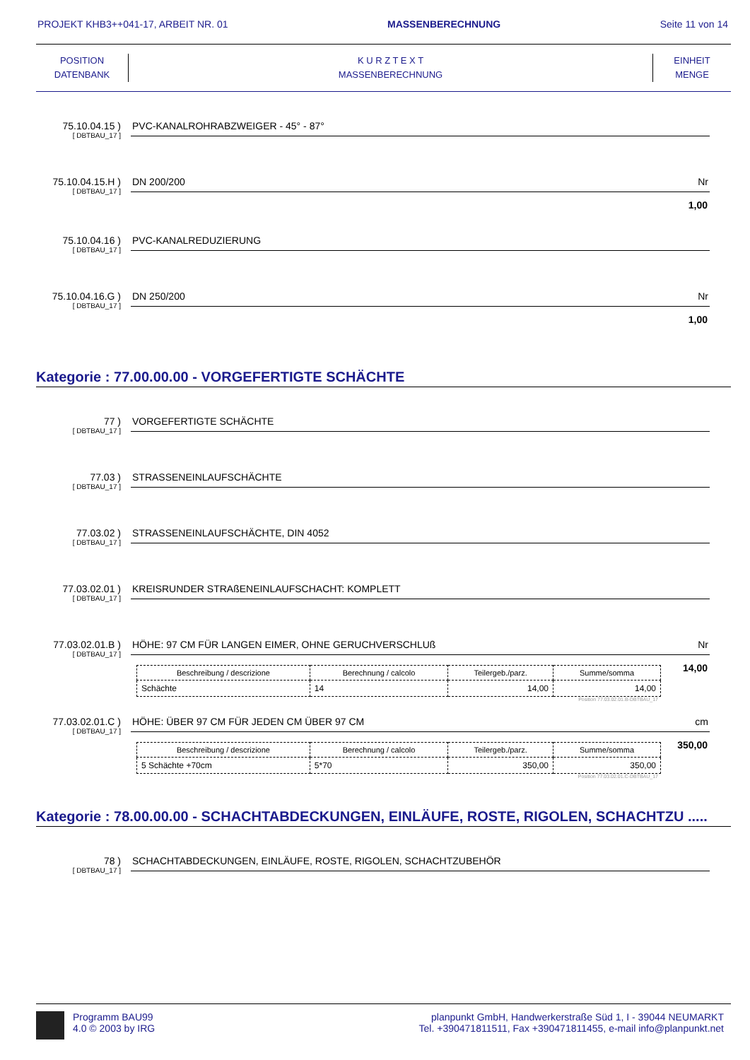PROJEKT KHB3++041-17, ARBEIT NR. 01 MASSENBERECHNUNG Seite 11 von 14
POSITION
DATENBANK
K U R Z T E X T
MASSENBERECHNUNG
EINHEIT
MENGE
75.10.04.15 )
[ DBTBAU_17 ]
PVC-KANALROHRABZWEIGER - 45° - 87°
75.10.04.15.H )
[ DBTBAU_17 ]
DN 200/200 Nr
1,00
75.10.04.16 )
[ DBTBAU_17 ]
PVC-KANALREDUZIERUNG
75.10.04.16.G )
[ DBTBAU_17 ]
DN 250/200 Nr
1,00
Kategorie : 77.00.00.00 - VORGEFERTIGTE SCHÄCHTE
77 )
[ DBTBAU_17 ]
VORGEFERTIGTE SCHÄCHTE
77.03 )
[ DBTBAU_17 ]
STRASSENEINLAUFSCHÄCHTE
77.03.02 )
[ DBTBAU_17 ]
STRASSENEINLAUFSCHÄCHTE, DIN 4052
77.03.02.01 )
[ DBTBAU_17 ]
KREISRUNDER STRAßENEINLAUFSCHACHT: KOMPLETT
77.03.02.01.B )
[ DBTBAU_17 ]
HÖHE: 97 CM FÜR LANGEN EIMER, OHNE GERUCHVERSCHLUß Nr
14,00
| Beschreibung / descrizione | Berechnung / calcolo | Teilergeb./parz. | Summe/somma |
| --- | --- | --- | --- |
| Schächte | 14 | 14,00 | 14,00 |
Position 77.03.02.01.B-DBTBAU_17
77.03.02.01.C )
[ DBTBAU_17 ]
HÖHE: ÜBER 97 CM FÜR JEDEN CM ÜBER 97 CM cm
350,00
| Beschreibung / descrizione | Berechnung / calcolo | Teilergeb./parz. | Summe/somma |
| --- | --- | --- | --- |
| 5 Schächte +70cm | 5*70 | 350,00 | 350,00 |
Position 77.03.02.01.C-DBTBAU_17
Kategorie : 78.00.00.00 - SCHACHTABDECKUNGEN, EINLÄUFE, ROSTE, RIGOLEN, SCHACHTZU .....
78 )
[ DBTBAU_17 ]
SCHACHTABDECKUNGEN, EINLÄUFE, ROSTE, RIGOLEN, SCHACHTZUBEHÖR
Programm BAU99
4.0 © 2003 by IRG
planpunkt GmbH, Handwerkerstraße Süd 1, I - 39044 NEUMARKT
Tel. +390471811511, Fax +390471811455, e-mail info@planpunkt.net